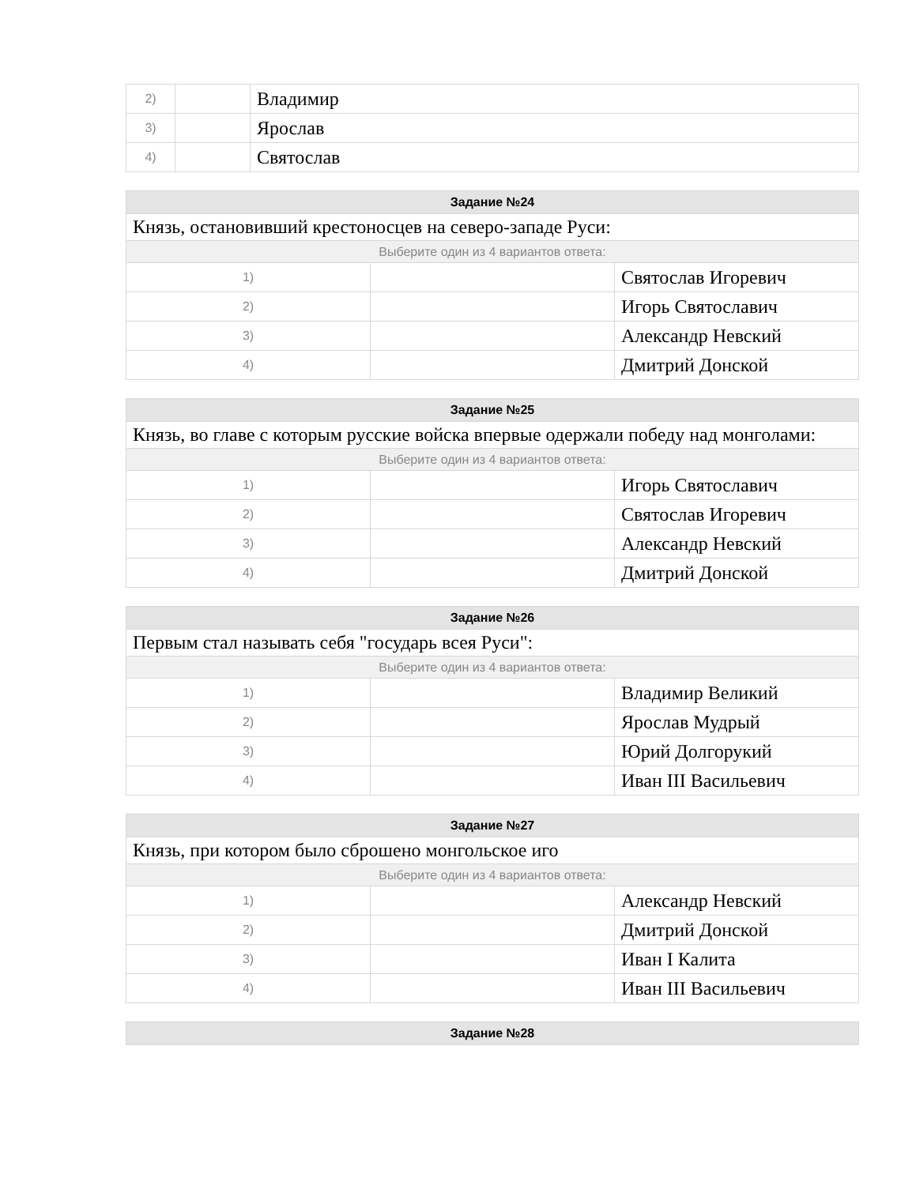| 2) | | Владимир |
| 3) | | Ярослав |
| 4) | | Святослав |
| Задание №24 | | |
| --- | --- | --- |
| Князь, остановивший крестоносцев на северо-западе Руси: | | |
| Выберите один из 4 вариантов ответа: | | |
| 1) | | Святослав Игоревич |
| 2) | | Игорь Святославич |
| 3) | | Александр Невский |
| 4) | | Дмитрий Донской |
| Задание №25 | | |
| --- | --- | --- |
| Князь, во главе с которым русские войска впервые одержали победу над монголами: | | |
| Выберите один из 4 вариантов ответа: | | |
| 1) | | Игорь Святославич |
| 2) | | Святослав Игоревич |
| 3) | | Александр Невский |
| 4) | | Дмитрий Донской |
| Задание №26 | | |
| --- | --- | --- |
| Первым стал называть себя "государь всея Руси": | | |
| Выберите один из 4 вариантов ответа: | | |
| 1) | | Владимир Великий |
| 2) | | Ярослав Мудрый |
| 3) | | Юрий Долгорукий |
| 4) | | Иван III Васильевич |
| Задание №27 | | |
| --- | --- | --- |
| Князь, при котором было сброшено монгольское иго | | |
| Выберите один из 4 вариантов ответа: | | |
| 1) | | Александр Невский |
| 2) | | Дмитрий Донской |
| 3) | | Иван I Калита |
| 4) | | Иван III Васильевич |
| Задание №28 |
| --- |